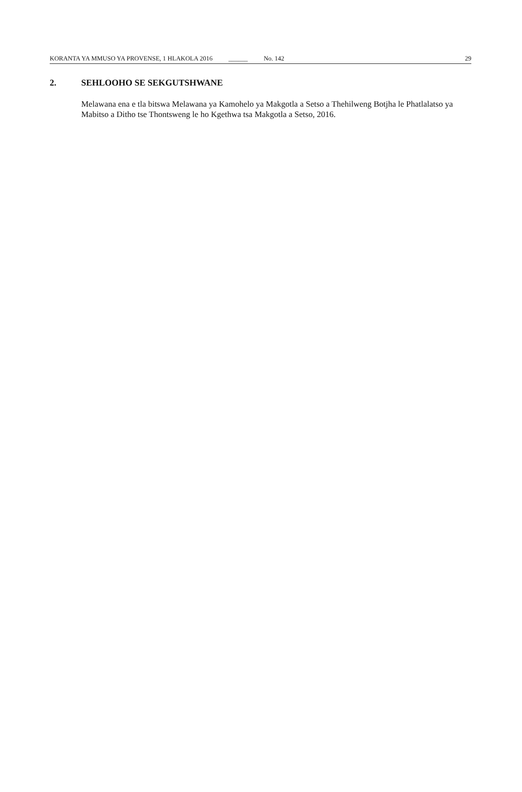KORANTA YA MMUSO YA PROVENSE, 1 HLAKOLA 2016 ______ No. 142 29
2. SEHLOOHO SE SEKGUTSHWANE
Melawana ena e tla bitswa Melawana ya Kamohelo ya Makgotla a Setso a Thehilweng Botjha le Phatlalatso ya Mabitso a Ditho tse Thontsweng le ho Kgethwa tsa Makgotla a Setso, 2016.